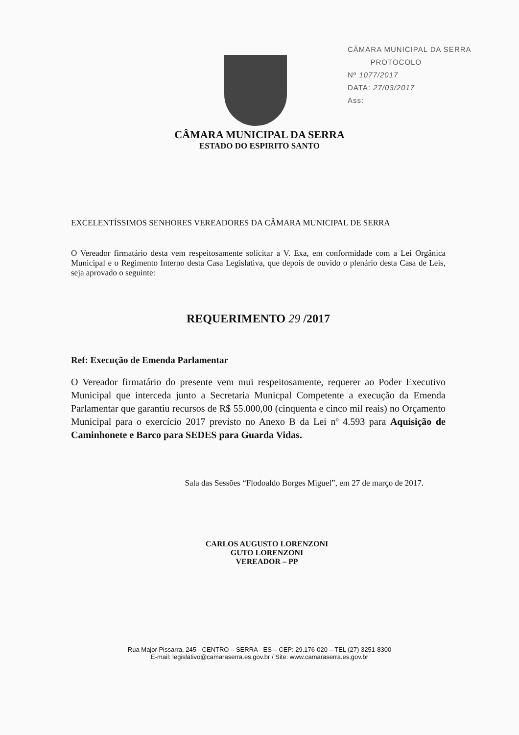CÂMARA MUNICIPAL DA SERRA
PROTOCOLO
Nº 1077/2017
DATA: 27/03/2017
Ass:
CÂMARA MUNICIPAL DA SERRA
ESTADO DO ESPIRITO SANTO
EXCELENTÍSSIMOS SENHORES VEREADORES DA CÂMARA MUNICIPAL DE SERRA
O Vereador firmatário desta vem respeitosamente solicitar a V. Exa, em conformidade com a Lei Orgânica Municipal e o Regimento Interno desta Casa Legislativa, que depois de ouvido o plenário desta Casa de Leis, seja aprovado o seguinte:
REQUERIMENTO 29 /2017
Ref: Execução de Emenda Parlamentar
O Vereador firmatário do presente vem mui respeitosamente, requerer ao Poder Executivo Municipal que interceda junto a Secretaria Municpal Competente a execução da Emenda Parlamentar que garantiu recursos de R$ 55.000,00 (cinquenta e cinco mil reais) no Orçamento Municipal para o exercício 2017 previsto no Anexo B da Lei nº 4.593 para Aquisição de Caminhonete e Barco para SEDES para Guarda Vidas.
Sala das Sessões “Flodoaldo Borges Miguel”, em 27 de março de 2017.
CARLOS AUGUSTO LORENZONI
GUTO LORENZONI
VEREADOR – PP
Rua Major Pissarra, 245 - CENTRO – SERRA - ES – CEP: 29.176-020 – TEL (27) 3251-8300
E-mail: legislativo@camaraserra.es.gov.br / Site: www.camaraserra.es.gov.br